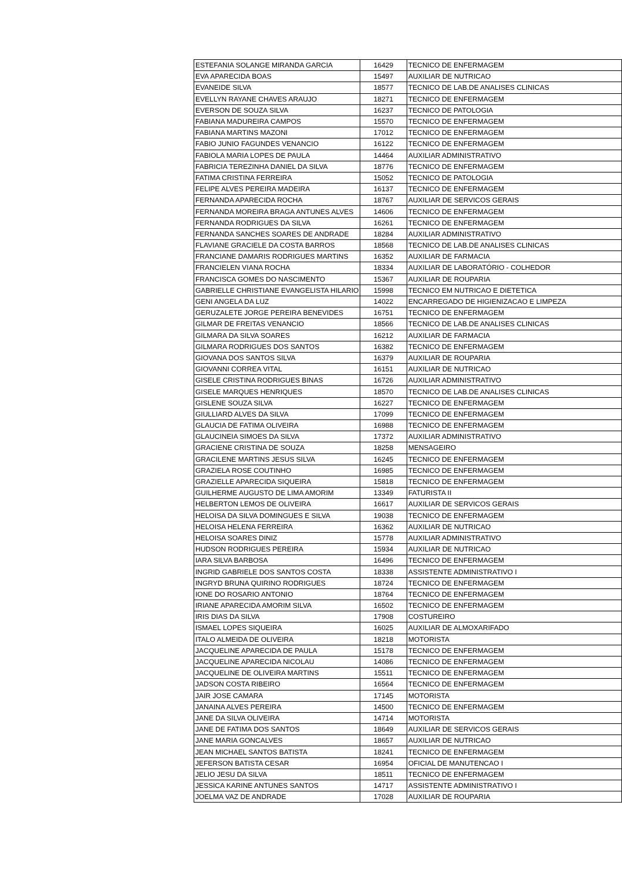| ESTEFANIA SOLANGE MIRANDA GARCIA | 16429 | TECNICO DE ENFERMAGEM |
| EVA APARECIDA BOAS | 15497 | AUXILIAR DE NUTRICAO |
| EVANEIDE SILVA | 18577 | TECNICO DE LAB.DE ANALISES CLINICAS |
| EVELLYN RAYANE CHAVES ARAUJO | 18271 | TECNICO DE ENFERMAGEM |
| EVERSON DE SOUZA SILVA | 16237 | TECNICO DE PATOLOGIA |
| FABIANA MADUREIRA CAMPOS | 15570 | TECNICO DE ENFERMAGEM |
| FABIANA MARTINS MAZONI | 17012 | TECNICO DE ENFERMAGEM |
| FABIO JUNIO FAGUNDES VENANCIO | 16122 | TECNICO DE ENFERMAGEM |
| FABIOLA MARIA LOPES DE PAULA | 14464 | AUXILIAR ADMINISTRATIVO |
| FABRICIA TEREZINHA DANIEL DA SILVA | 18776 | TECNICO DE ENFERMAGEM |
| FATIMA CRISTINA FERREIRA | 15052 | TECNICO DE PATOLOGIA |
| FELIPE ALVES PEREIRA MADEIRA | 16137 | TECNICO DE ENFERMAGEM |
| FERNANDA APARECIDA ROCHA | 18767 | AUXILIAR DE SERVICOS GERAIS |
| FERNANDA MOREIRA BRAGA ANTUNES ALVES | 14606 | TECNICO DE ENFERMAGEM |
| FERNANDA RODRIGUES DA SILVA | 16261 | TECNICO DE ENFERMAGEM |
| FERNANDA SANCHES SOARES DE ANDRADE | 18284 | AUXILIAR ADMINISTRATIVO |
| FLAVIANE GRACIELE DA COSTA BARROS | 18568 | TECNICO DE LAB.DE ANALISES CLINICAS |
| FRANCIANE DAMARIS RODRIGUES MARTINS | 16352 | AUXILIAR DE FARMACIA |
| FRANCIELEN VIANA ROCHA | 18334 | AUXILIAR DE LABORATÓRIO - COLHEDOR |
| FRANCISCA GOMES DO NASCIMENTO | 15367 | AUXILIAR DE ROUPARIA |
| GABRIELLE CHRISTIANE EVANGELISTA HILARIO | 15998 | TECNICO EM NUTRICAO E DIETETICA |
| GENI ANGELA DA LUZ | 14022 | ENCARREGADO DE HIGIENIZACAO E LIMPEZA |
| GERUZALETE JORGE PEREIRA BENEVIDES | 16751 | TECNICO DE ENFERMAGEM |
| GILMAR DE FREITAS VENANCIO | 18566 | TECNICO DE LAB.DE ANALISES CLINICAS |
| GILMARA DA SILVA SOARES | 16212 | AUXILIAR DE FARMACIA |
| GILMARA RODRIGUES DOS SANTOS | 16382 | TECNICO DE ENFERMAGEM |
| GIOVANA DOS SANTOS SILVA | 16379 | AUXILIAR DE ROUPARIA |
| GIOVANNI CORREA VITAL | 16151 | AUXILIAR DE NUTRICAO |
| GISELE CRISTINA RODRIGUES BINAS | 16726 | AUXILIAR ADMINISTRATIVO |
| GISELE MARQUES HENRIQUES | 18570 | TECNICO DE LAB.DE ANALISES CLINICAS |
| GISLENE SOUZA SILVA | 16227 | TECNICO DE ENFERMAGEM |
| GIULLIARD ALVES DA SILVA | 17099 | TECNICO DE ENFERMAGEM |
| GLAUCIA DE FATIMA OLIVEIRA | 16988 | TECNICO DE ENFERMAGEM |
| GLAUCINEIA SIMOES DA SILVA | 17372 | AUXILIAR ADMINISTRATIVO |
| GRACIENE CRISTINA DE SOUZA | 18258 | MENSAGEIRO |
| GRACILENE MARTINS JESUS SILVA | 16245 | TECNICO DE ENFERMAGEM |
| GRAZIELA ROSE COUTINHO | 16985 | TECNICO DE ENFERMAGEM |
| GRAZIELLE APARECIDA SIQUEIRA | 15818 | TECNICO DE ENFERMAGEM |
| GUILHERME AUGUSTO DE LIMA AMORIM | 13349 | FATURISTA II |
| HELBERTON LEMOS DE OLIVEIRA | 16617 | AUXILIAR DE SERVICOS GERAIS |
| HELOISA DA SILVA DOMINGUES E SILVA | 19038 | TECNICO DE ENFERMAGEM |
| HELOISA HELENA FERREIRA | 16362 | AUXILIAR DE NUTRICAO |
| HELOISA SOARES DINIZ | 15778 | AUXILIAR ADMINISTRATIVO |
| HUDSON RODRIGUES PEREIRA | 15934 | AUXILIAR DE NUTRICAO |
| IARA SILVA BARBOSA | 16496 | TECNICO DE ENFERMAGEM |
| INGRID GABRIELE DOS SANTOS COSTA | 18338 | ASSISTENTE ADMINISTRATIVO I |
| INGRYD BRUNA QUIRINO RODRIGUES | 18724 | TECNICO DE ENFERMAGEM |
| IONE DO ROSARIO ANTONIO | 18764 | TECNICO DE ENFERMAGEM |
| IRIANE APARECIDA AMORIM SILVA | 16502 | TECNICO DE ENFERMAGEM |
| IRIS DIAS DA SILVA | 17908 | COSTUREIRO |
| ISMAEL LOPES SIQUEIRA | 16025 | AUXILIAR DE ALMOXARIFADO |
| ITALO ALMEIDA DE OLIVEIRA | 18218 | MOTORISTA |
| JACQUELINE APARECIDA DE PAULA | 15178 | TECNICO DE ENFERMAGEM |
| JACQUELINE APARECIDA NICOLAU | 14086 | TECNICO DE ENFERMAGEM |
| JACQUELINE DE OLIVEIRA MARTINS | 15511 | TECNICO DE ENFERMAGEM |
| JADSON COSTA RIBEIRO | 16564 | TECNICO DE ENFERMAGEM |
| JAIR JOSE CAMARA | 17145 | MOTORISTA |
| JANAINA ALVES PEREIRA | 14500 | TECNICO DE ENFERMAGEM |
| JANE DA SILVA OLIVEIRA | 14714 | MOTORISTA |
| JANE DE FATIMA DOS SANTOS | 18649 | AUXILIAR DE SERVICOS GERAIS |
| JANE MARIA GONCALVES | 18657 | AUXILIAR DE NUTRICAO |
| JEAN MICHAEL SANTOS BATISTA | 18241 | TECNICO DE ENFERMAGEM |
| JEFERSON BATISTA CESAR | 16954 | OFICIAL DE MANUTENCAO I |
| JELIO JESU DA SILVA | 18511 | TECNICO DE ENFERMAGEM |
| JESSICA KARINE ANTUNES SANTOS | 14717 | ASSISTENTE ADMINISTRATIVO I |
| JOELMA VAZ DE ANDRADE | 17028 | AUXILIAR DE ROUPARIA |